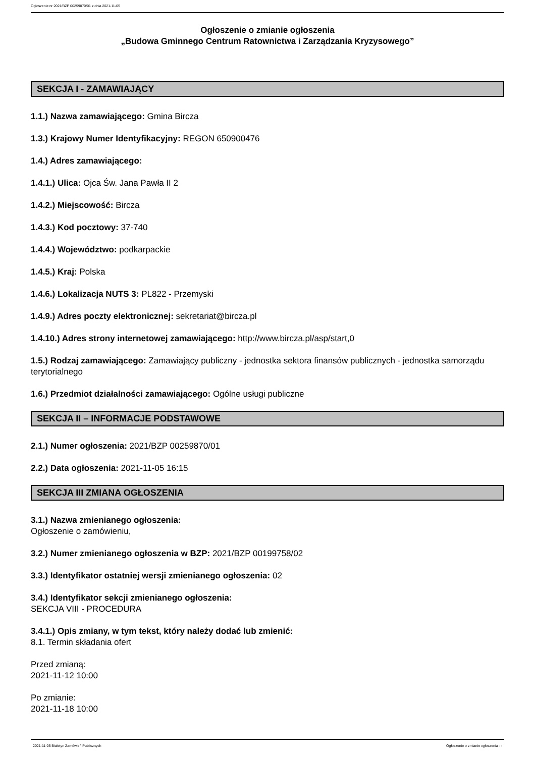Ogłoszenie nr 2021/BZP 00259870/01 z dnia 2021-11-05
Ogłoszenie o zmianie ogłoszenia
„Budowa Gminnego Centrum Ratownictwa i Zarządzania Kryzysowego”
SEKCJA I - ZAMAWIAJĄCY
1.1.) Nazwa zamawiającego: Gmina Bircza
1.3.) Krajowy Numer Identyfikacyjny: REGON 650900476
1.4.) Adres zamawiającego:
1.4.1.) Ulica: Ojca Św. Jana Pawła II 2
1.4.2.) Miejscowość: Bircza
1.4.3.) Kod pocztowy: 37-740
1.4.4.) Województwo: podkarpackie
1.4.5.) Kraj: Polska
1.4.6.) Lokalizacja NUTS 3: PL822 - Przemyski
1.4.9.) Adres poczty elektronicznej: sekretariat@bircza.pl
1.4.10.) Adres strony internetowej zamawiającego: http://www.bircza.pl/asp/start,0
1.5.) Rodzaj zamawiającego: Zamawiający publiczny - jednostka sektora finansów publicznych - jednostka samorządu terytorialnego
1.6.) Przedmiot działalności zamawiającego: Ogólne usługi publiczne
SEKCJA II – INFORMACJE PODSTAWOWE
2.1.) Numer ogłoszenia: 2021/BZP 00259870/01
2.2.) Data ogłoszenia: 2021-11-05 16:15
SEKCJA III ZMIANA OGŁOSZENIA
3.1.) Nazwa zmienianego ogłoszenia:
Ogłoszenie o zamówieniu,
3.2.) Numer zmienianego ogłoszenia w BZP: 2021/BZP 00199758/02
3.3.) Identyfikator ostatniej wersji zmienianego ogłoszenia: 02
3.4.) Identyfikator sekcji zmienianego ogłoszenia:
SEKCJA VIII - PROCEDURA
3.4.1.) Opis zmiany, w tym tekst, który należy dodać lub zmienić:
8.1. Termin składania ofert
Przed zmianą:
2021-11-12 10:00
Po zmianie:
2021-11-18 10:00
2021-11-05 Biuletyn Zamówień Publicznych Ogłoszenie o zmianie ogłoszenia - -